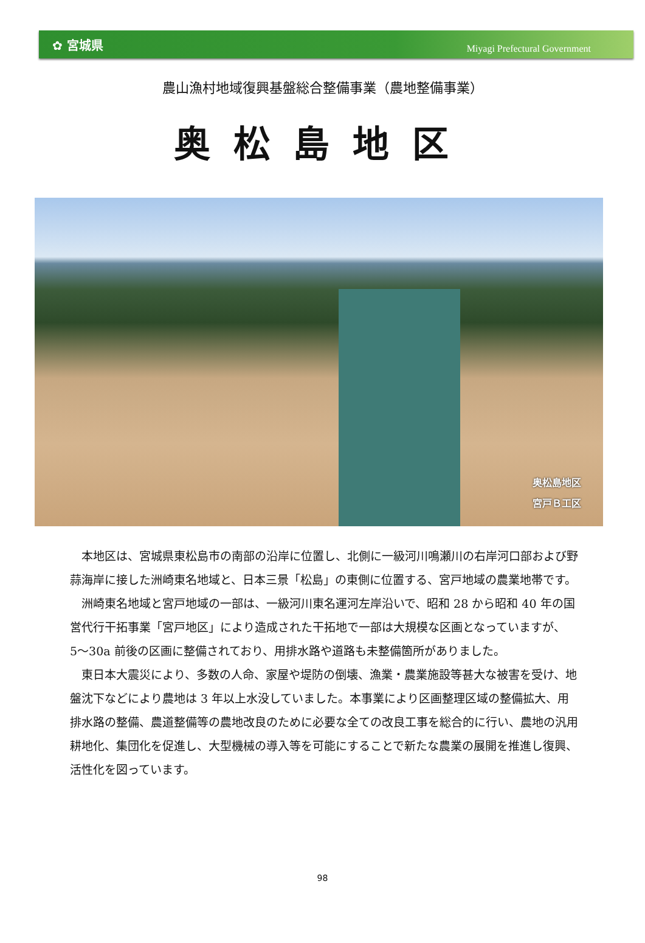✿ 宮城県 Miyagi Prefectural Government
農山漁村地域復興基盤総合整備事業（農地整備事業）
奥松島地区
奥松島地区
宮戸Ｂ工区
本地区は、宮城県東松島市の南部の沿岸に位置し、北側に一級河川鳴瀬川の右岸河口部および野蒜海岸に接した洲崎東名地域と、日本三景「松島」の東側に位置する、宮戸地域の農業地帯です。
洲崎東名地域と宮戸地域の一部は、一級河川東名運河左岸沿いで、昭和 28 から昭和 40 年の国営代行干拓事業「宮戸地区」により造成された干拓地で一部は大規模な区画となっていますが、5〜30a 前後の区画に整備されており、用排水路や道路も未整備箇所がありました。
東日本大震災により、多数の人命、家屋や堤防の倒壊、漁業・農業施設等甚大な被害を受け、地盤沈下などにより農地は 3 年以上水没していました。本事業により区画整理区域の整備拡大、用排水路の整備、農道整備等の農地改良のために必要な全ての改良工事を総合的に行い、農地の汎用耕地化、集団化を促進し、大型機械の導入等を可能にすることで新たな農業の展開を推進し復興、活性化を図っています。
98